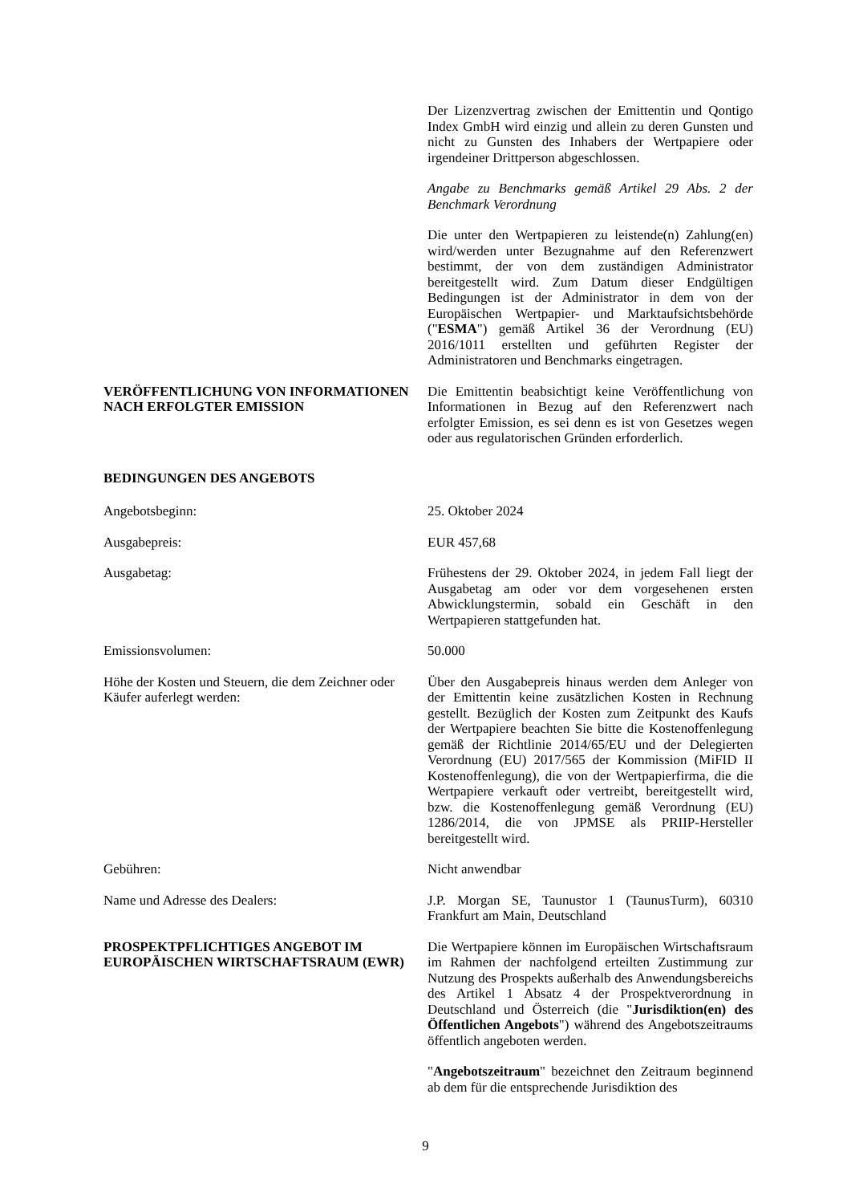Der Lizenzvertrag zwischen der Emittentin und Qontigo Index GmbH wird einzig und allein zu deren Gunsten und nicht zu Gunsten des Inhabers der Wertpapiere oder irgendeiner Drittperson abgeschlossen.
Angabe zu Benchmarks gemäß Artikel 29 Abs. 2 der Benchmark Verordnung
Die unter den Wertpapieren zu leistende(n) Zahlung(en) wird/werden unter Bezugnahme auf den Referenzwert bestimmt, der von dem zuständigen Administrator bereitgestellt wird. Zum Datum dieser Endgültigen Bedingungen ist der Administrator in dem von der Europäischen Wertpapier- und Marktaufsichtsbehörde ("ESMA") gemäß Artikel 36 der Verordnung (EU) 2016/1011 erstellten und geführten Register der Administratoren und Benchmarks eingetragen.
VERÖFFENTLICHUNG VON INFORMATIONEN NACH ERFOLGTER EMISSION
Die Emittentin beabsichtigt keine Veröffentlichung von Informationen in Bezug auf den Referenzwert nach erfolgter Emission, es sei denn es ist von Gesetzes wegen oder aus regulatorischen Gründen erforderlich.
BEDINGUNGEN DES ANGEBOTS
Angebotsbeginn: 25. Oktober 2024
Ausgabepreis: EUR 457,68
Ausgabetag: Frühestens der 29. Oktober 2024, in jedem Fall liegt der Ausgabetag am oder vor dem vorgesehenen ersten Abwicklungstermin, sobald ein Geschäft in den Wertpapieren stattgefunden hat.
Emissionsvolumen: 50.000
Höhe der Kosten und Steuern, die dem Zeichner oder Käufer auferlegt werden:
Über den Ausgabepreis hinaus werden dem Anleger von der Emittentin keine zusätzlichen Kosten in Rechnung gestellt. Bezüglich der Kosten zum Zeitpunkt des Kaufs der Wertpapiere beachten Sie bitte die Kostenoffenlegung gemäß der Richtlinie 2014/65/EU und der Delegierten Verordnung (EU) 2017/565 der Kommission (MiFID II Kostenoffenlegung), die von der Wertpapierfirma, die die Wertpapiere verkauft oder vertreibt, bereitgestellt wird, bzw. die Kostenoffenlegung gemäß Verordnung (EU) 1286/2014, die von JPMSE als PRIIP-Hersteller bereitgestellt wird.
Gebühren: Nicht anwendbar
Name und Adresse des Dealers: J.P. Morgan SE, Taunustor 1 (TaunusTurm), 60310 Frankfurt am Main, Deutschland
PROSPEKTPFLICHTIGES ANGEBOT IM EUROPÄISCHEN WIRTSCHAFTSRAUM (EWR)
Die Wertpapiere können im Europäischen Wirtschaftsraum im Rahmen der nachfolgend erteilten Zustimmung zur Nutzung des Prospekts außerhalb des Anwendungsbereichs des Artikel 1 Absatz 4 der Prospektverordnung in Deutschland und Österreich (die "Jurisdiktion(en) des Öffentlichen Angebots") während des Angebotszeitraums öffentlich angeboten werden.
"Angebotszeitraum" bezeichnet den Zeitraum beginnend ab dem für die entsprechende Jurisdiktion des
9